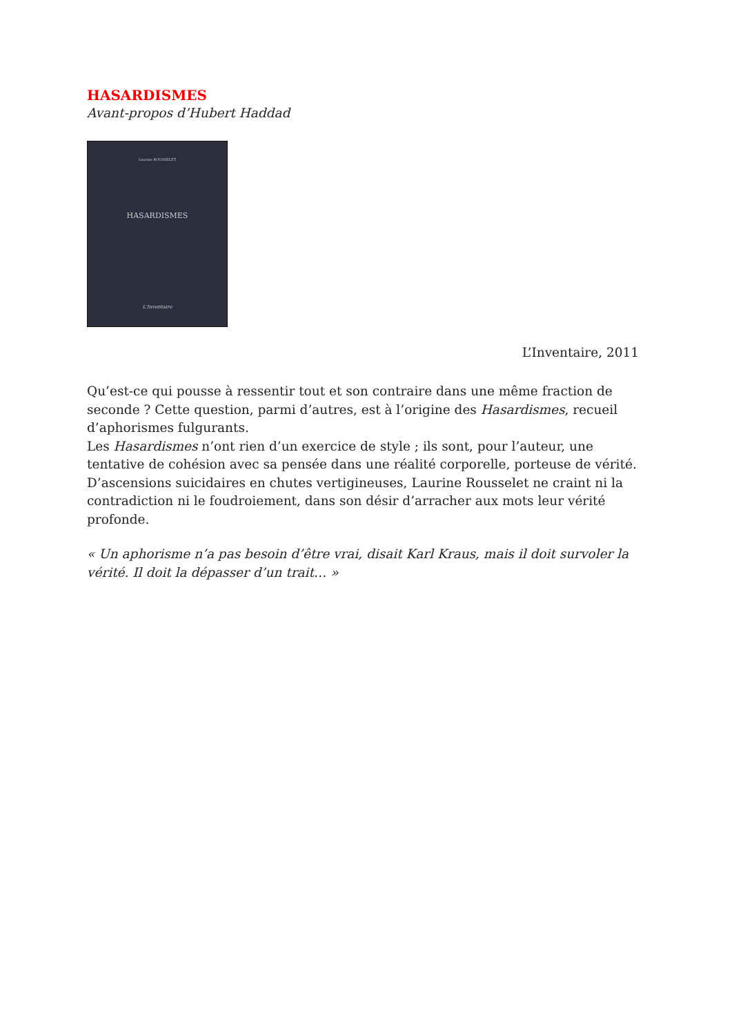HASARDISMES
Avant-propos d’Hubert Haddad
Laurine ROUSSELET
HASARDISMES
L'Inventaire
L’Inventaire, 2011
Qu’est-ce qui pousse à ressentir tout et son contraire dans une même fraction de seconde ? Cette question, parmi d’autres, est à l’origine des Hasardismes, recueil d’aphorismes fulgurants.
Les Hasardismes n’ont rien d’un exercice de style ; ils sont, pour l’auteur, une tentative de cohésion avec sa pensée dans une réalité corporelle, porteuse de vérité. D’ascensions suicidaires en chutes vertigineuses, Laurine Rousselet ne craint ni la contradiction ni le foudroiement, dans son désir d’arracher aux mots leur vérité profonde.
« Un aphorisme n’a pas besoin d’être vrai, disait Karl Kraus, mais il doit survoler la vérité. Il doit la dépasser d’un trait… »